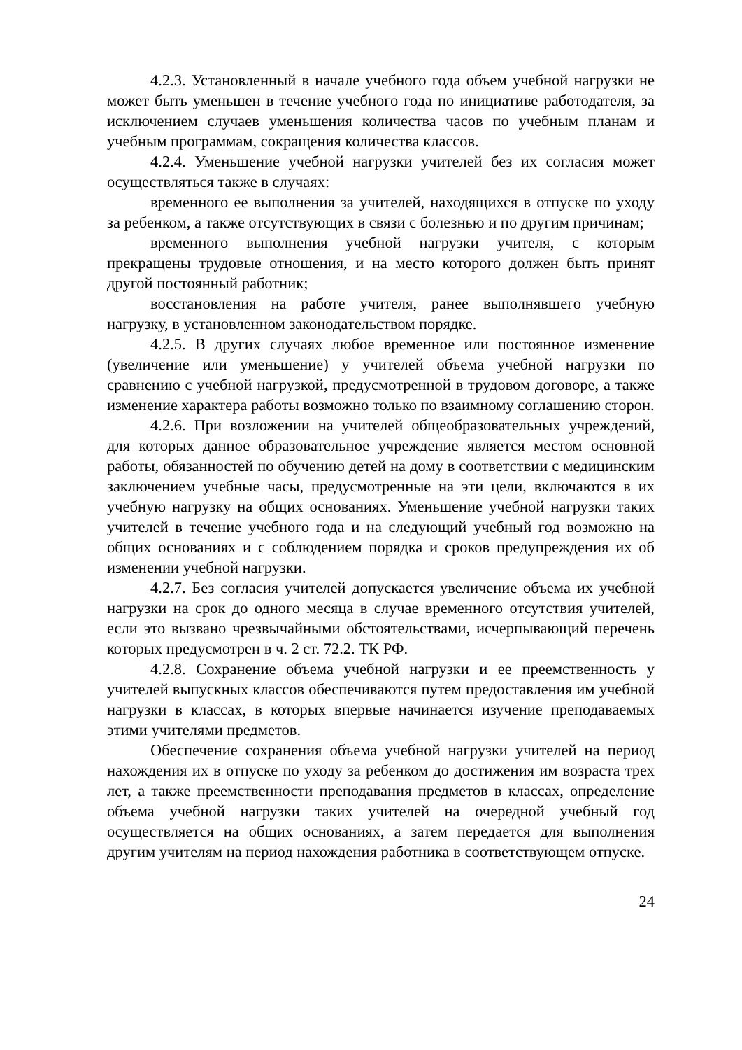4.2.3. Установленный в начале учебного года объем учебной нагрузки не может быть уменьшен в течение учебного года по инициативе работодателя, за исключением случаев уменьшения количества часов по учебным планам и учебным программам, сокращения количества классов.
4.2.4. Уменьшение учебной нагрузки учителей без их согласия может осуществляться также в случаях:
временного ее выполнения за учителей, находящихся в отпуске по уходу за ребенком, а также отсутствующих в связи с болезнью и по другим причинам;
временного выполнения учебной нагрузки учителя, с которым прекращены трудовые отношения, и на место которого должен быть принят другой постоянный работник;
восстановления на работе учителя, ранее выполнявшего учебную нагрузку, в установленном законодательством порядке.
4.2.5. В других случаях любое временное или постоянное изменение (увеличение или уменьшение) у учителей объема учебной нагрузки по сравнению с учебной нагрузкой, предусмотренной в трудовом договоре, а также изменение характера работы возможно только по взаимному соглашению сторон.
4.2.6. При возложении на учителей общеобразовательных учреждений, для которых данное образовательное учреждение является местом основной работы, обязанностей по обучению детей на дому в соответствии с медицинским заключением учебные часы, предусмотренные на эти цели, включаются в их учебную нагрузку на общих основаниях. Уменьшение учебной нагрузки таких учителей в течение учебного года и на следующий учебный год возможно на общих основаниях и с соблюдением порядка и сроков предупреждения их об изменении учебной нагрузки.
4.2.7. Без согласия учителей допускается увеличение объема их учебной нагрузки на срок до одного месяца в случае временного отсутствия учителей, если это вызвано чрезвычайными обстоятельствами, исчерпывающий перечень которых предусмотрен в ч. 2 ст. 72.2. ТК РФ.
4.2.8. Сохранение объема учебной нагрузки и ее преемственность у учителей выпускных классов обеспечиваются путем предоставления им учебной нагрузки в классах, в которых впервые начинается изучение преподаваемых этими учителями предметов.
Обеспечение сохранения объема учебной нагрузки учителей на период нахождения их в отпуске по уходу за ребенком до достижения им возраста трех лет, а также преемственности преподавания предметов в классах, определение объема учебной нагрузки таких учителей на очередной учебный год осуществляется на общих основаниях, а затем передается для выполнения другим учителям на период нахождения работника в соответствующем отпуске.
24